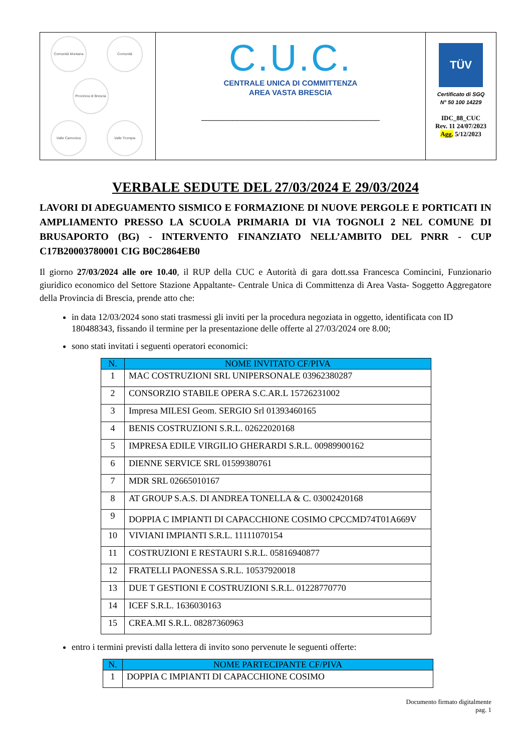| Comunità Montana Comunità Provincia di Brescia Valle Camonica Valle Trompia | C.U.C. CENTRALE UNICA DI COMMITTENZA AREA VASTA BRESCIA ________________________________________ | TÜV Certificato di SGQ N° 50 100 14229 IDC_88_CUC Rev. 11 24/07/2023 Agg. 5/12/2023 |
VERBALE SEDUTE DEL 27/03/2024 E 29/03/2024
LAVORI DI ADEGUAMENTO SISMICO E FORMAZIONE DI NUOVE PERGOLE E PORTICATI IN AMPLIAMENTO PRESSO LA SCUOLA PRIMARIA DI VIA TOGNOLI 2 NEL COMUNE DI BRUSAPORTO (BG) - INTERVENTO FINANZIATO NELL’AMBITO DEL PNRR - CUP C17B20003780001 CIG B0C2864EB0
Il giorno 27/03/2024 alle ore 10.40, il RUP della CUC e Autorità di gara dott.ssa Francesca Comincini, Funzionario giuridico economico del Settore Stazione Appaltante- Centrale Unica di Committenza di Area Vasta- Soggetto Aggregatore della Provincia di Brescia, prende atto che:
in data 12/03/2024 sono stati trasmessi gli inviti per la procedura negoziata in oggetto, identificata con ID 180488343, fissando il termine per la presentazione delle offerte al 27/03/2024 ore 8.00;
sono stati invitati i seguenti operatori economici:
| N. | NOME INVITATO CF/PIVA |
| --- | --- |
| 1 | MAC COSTRUZIONI SRL UNIPERSONALE 03962380287 |
| 2 | CONSORZIO STABILE OPERA S.C.AR.L 15726231002 |
| 3 | Impresa MILESI Geom. SERGIO Srl 01393460165 |
| 4 | BENIS COSTRUZIONI S.R.L. 02622020168 |
| 5 | IMPRESA EDILE VIRGILIO GHERARDI S.R.L. 00989900162 |
| 6 | DIENNE SERVICE SRL 01599380761 |
| 7 | MDR SRL 02665010167 |
| 8 | AT GROUP S.A.S. DI ANDREA TONELLA & C. 03002420168 |
| 9 | DOPPIA C IMPIANTI DI CAPACCHIONE COSIMO CPCCMD74T01A669V |
| 10 | VIVIANI IMPIANTI S.R.L. 11111070154 |
| 11 | COSTRUZIONI E RESTAURI S.R.L. 05816940877 |
| 12 | FRATELLI PAONESSA S.R.L. 10537920018 |
| 13 | DUE T GESTIONI E COSTRUZIONI S.R.L. 01228770770 |
| 14 | ICEF S.R.L. 1636030163 |
| 15 | CREA.MI S.R.L. 08287360963 |
entro i termini previsti dalla lettera di invito sono pervenute le seguenti offerte:
| N. | NOME PARTECIPANTE CF/PIVA |
| --- | --- |
| 1 | DOPPIA C IMPIANTI DI CAPACCHIONE COSIMO |
Documento firmato digitalmente
pag. 1